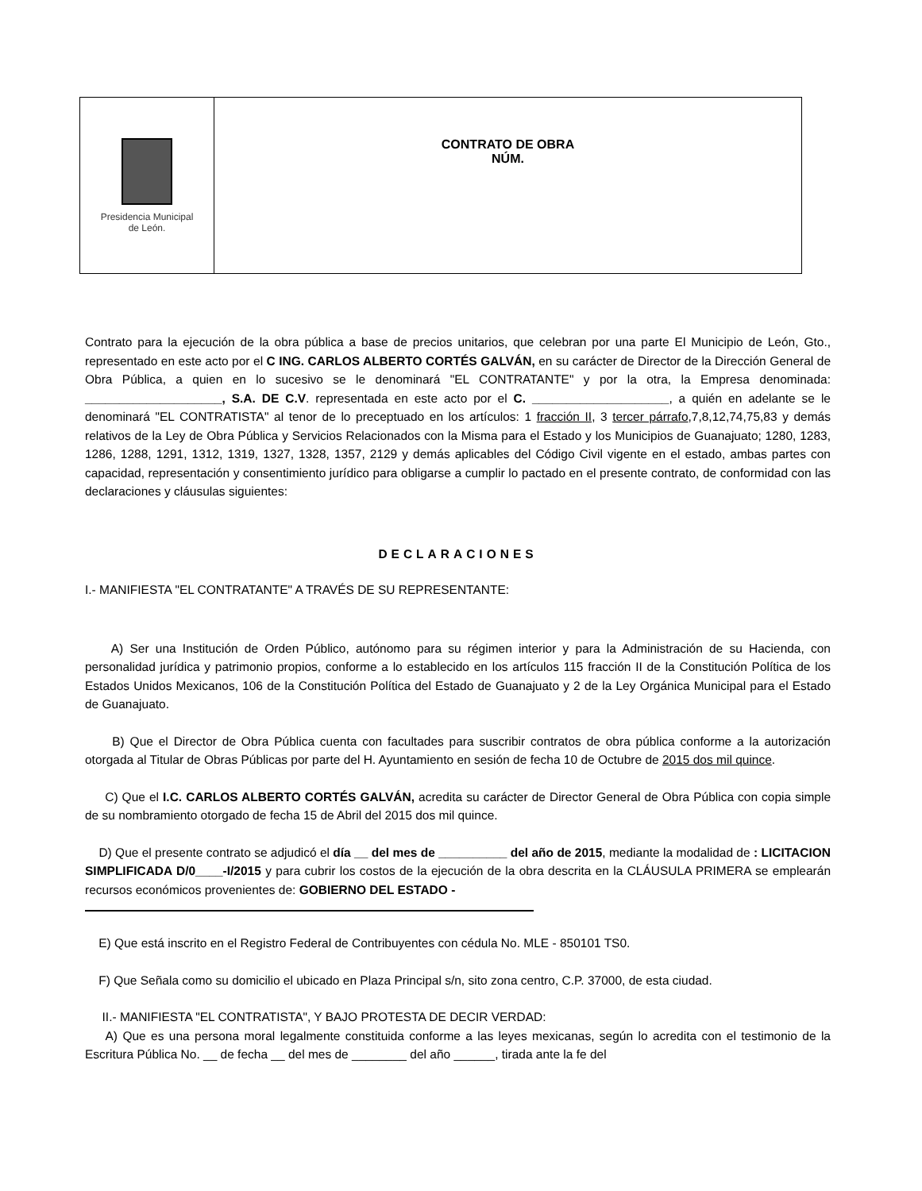| Presidencia Municipal de León. | CONTRATO DE OBRA NÚM. |
Contrato para la ejecución de la obra pública a base de precios unitarios, que celebran por una parte El Municipio de León, Gto., representado en este acto por el C ING. CARLOS ALBERTO CORTÉS GALVÁN, en su carácter de Director de la Dirección General de Obra Pública, a quien en lo sucesivo se le denominará "EL CONTRATANTE" y por la otra, la Empresa denominada: ____________________, S.A. DE C.V. representada en este acto por el C. ____________________, a quién en adelante se le denominará "EL CONTRATISTA" al tenor de lo preceptuado en los artículos: 1 fracción II, 3 tercer párrafo,7,8,12,74,75,83 y demás relativos de la Ley de Obra Pública y Servicios Relacionados con la Misma para el Estado y los Municipios de Guanajuato; 1280, 1283, 1286, 1288, 1291, 1312, 1319, 1327, 1328, 1357, 2129 y demás aplicables del Código Civil vigente en el estado, ambas partes con capacidad, representación y consentimiento jurídico para obligarse a cumplir lo pactado en el presente contrato, de conformidad con las declaraciones y cláusulas siguientes:
DECLARACIONES
I.- MANIFIESTA "EL CONTRATANTE" A TRAVÉS DE SU REPRESENTANTE:
A) Ser una Institución de Orden Público, autónomo para su régimen interior y para la Administración de su Hacienda, con personalidad jurídica y patrimonio propios, conforme a lo establecido en los artículos 115 fracción II de la Constitución Política de los Estados Unidos Mexicanos, 106 de la Constitución Política del Estado de Guanajuato y 2 de la Ley Orgánica Municipal para el Estado de Guanajuato.
B) Que el Director de Obra Pública cuenta con facultades para suscribir contratos de obra pública conforme a la autorización otorgada al Titular de Obras Públicas por parte del H. Ayuntamiento en sesión de fecha 10 de Octubre de 2015 dos mil quince.
C) Que el I.C. CARLOS ALBERTO CORTÉS GALVÁN, acredita su carácter de Director General de Obra Pública con copia simple de su nombramiento otorgado de fecha 15 de Abril del 2015 dos mil quince.
D) Que el presente contrato se adjudicó el día __ del mes de __________ del año de 2015, mediante la modalidad de : LICITACION SIMPLIFICADA D/0____-I/2015 y para cubrir los costos de la ejecución de la obra descrita en la CLÁUSULA PRIMERA se emplearán recursos económicos provenientes de: GOBIERNO DEL ESTADO -
E) Que está inscrito en el Registro Federal de Contribuyentes con cédula No. MLE - 850101 TS0.
F) Que Señala como su domicilio el ubicado en Plaza Principal s/n, sito zona centro, C.P. 37000, de esta ciudad.
II.- MANIFIESTA "EL CONTRATISTA", Y BAJO PROTESTA DE DECIR VERDAD:
A) Que es una persona moral legalmente constituida conforme a las leyes mexicanas, según lo acredita con el testimonio de la Escritura Pública No. __ de fecha __ del mes de ________ del año ______, tirada ante la fe del